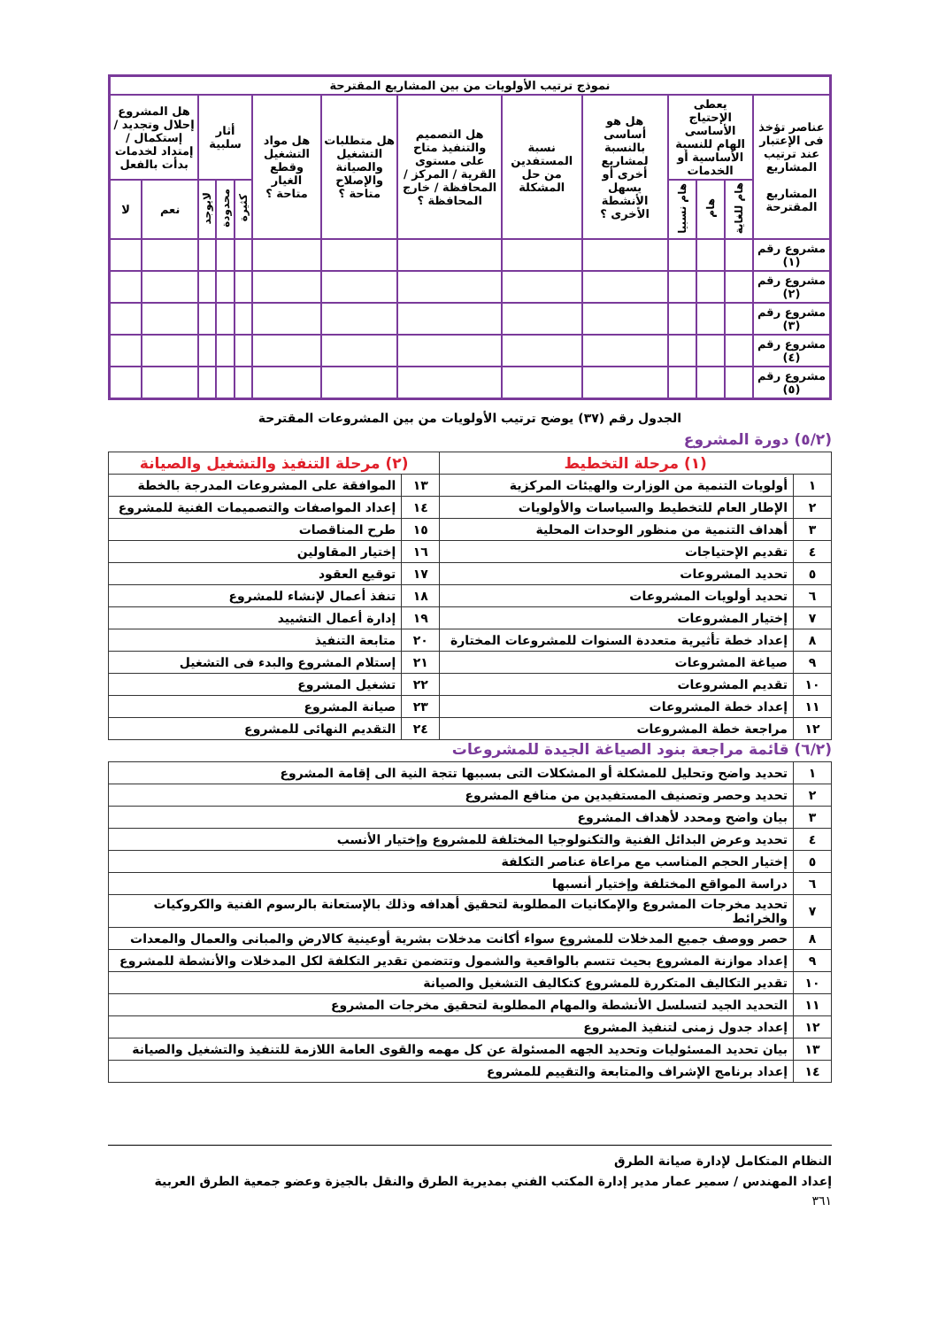| نموذج ترتيب الأولويات من بين المشاريع المقترحة | | | | | | | | | | | | | |
| --- | --- | --- | --- | --- | --- | --- | --- | --- | --- | --- | --- | --- | --- |
| عناصر تؤخذ فى الإعتبار عند ترتيب المشاريع المشاريع المقترحة | يعطى الإحتياج الأساسى الهام للنسبة الأساسية أو الخدمات | | | هل هو أساسى بالنسبة لمشاريع أخرى أو يسهل الأنشطة الأخرى ؟ | نسبة المستفدين من حل المشكلة | هل التصميم والتنفيذ متاح على مستوى القرية / المركز / المحافظة / خارج المحافظة ؟ | هل متطلبات التشغيل والصيانة والإصلاح متاحة ؟ | هل مواد التشغيل وقطع الغيار متاحة ؟ | أثار سلبية | | | هل المشروع إحلال وتجديد / إستكمال / إمتداد لخدمات بدأت بالفعل | |
| | هام للغاية | هام | هام نسبيا | | | | | | كثيرة | محدودة | لايوجد | نعم | لا |
| مشروع رقم (١) | | | | | | | | | | | | | |
| مشروع رقم (٢) | | | | | | | | | | | | | |
| مشروع رقم (٣) | | | | | | | | | | | | | |
| مشروع رقم (٤) | | | | | | | | | | | | | |
| مشروع رقم (٥) | | | | | | | | | | | | | |
الجدول رقم (٣٧) يوضح ترتيب الأولويات من بين المشروعات المقترحة
(٥/٢) دورة المشروع
| (١) مرحلة التخطيط | | (٢) مرحلة التنفيذ والتشغيل والصيانة | |
| --- | --- | --- | --- |
| ١ | أولويات التنمية من الوزارت والهيئات المركزية | ١٣ | الموافقة على المشروعات المدرجة بالخطة |
| ٢ | الإطار العام للتخطيط والسياسات والأولويات | ١٤ | إعداد المواصفات والتصميمات الفنية للمشروع |
| ٣ | أهداف التنمية من منظور الوحدات المحلية | ١٥ | طرح المناقصات |
| ٤ | تقديم الإحتياجات | ١٦ | إختيار المقاولين |
| ٥ | تحديد المشروعات | ١٧ | توقيع العقود |
| ٦ | تحديد أولويات المشروعات | ١٨ | تنفذ أعمال لإنشاء للمشروع |
| ٧ | إختيار المشروعات | ١٩ | إدارة أعمال التشييد |
| ٨ | إعداد خطة تأثيرية متعددة السنوات للمشروعات المختارة | ٢٠ | متابعة التنفيذ |
| ٩ | صياغة المشروعات | ٢١ | إستلام المشروع والبدء فى التشغيل |
| ١٠ | تقديم المشروعات | ٢٢ | تشغيل المشروع |
| ١١ | إعداد خطة المشروعات | ٢٣ | صيانة المشروع |
| ١٢ | مراجعة خطة المشروعات | ٢٤ | التقديم النهائى للمشروع |
(٦/٢) قائمة مراجعة بنود الصياغة الجيدة للمشروعات
| ١ | تحديد واضح وتحليل للمشكلة أو المشكلات التى بسببها تتجة النية الى إقامة المشروع |
| ٢ | تحديد وحصر وتصنيف المستفيدين من منافع المشروع |
| ٣ | بيان واضح ومحدد لأهداف المشروع |
| ٤ | تحديد وعرض البدائل الفنية والتكنولوجيا المختلفة للمشروع وإختيار الأنسب |
| ٥ | إختيار الحجم المناسب مع مراعاة عناصر التكلفة |
| ٦ | دراسة المواقع المختلفة وإختيار أنسبها |
| ٧ | تحديد مخرجات المشروع والإمكانيات المطلوبة لتحقيق أهدافه وذلك بالإستعانة بالرسوم الفنية والكروكيات والخرائط |
| ٨ | حصر ووصف جميع المدخلات للمشروع سواء أكانت مدخلات بشرية أوعينية كالارض والمبانى والعمال والمعدات |
| ٩ | إعداد موازنة المشروع بحيث تتسم بالواقعية والشمول وتتضمن تقدير التكلفة لكل المدخلات والأنشطة للمشروع |
| ١٠ | تقدير التكاليف المتكررة للمشروع كتكاليف التشغيل والصيانة |
| ١١ | التحديد الجيد لتسلسل الأنشطة والمهام المطلوبة لتحقيق مخرجات المشروع |
| ١٢ | إعداد جدول زمنى لتنفيذ المشروع |
| ١٣ | بيان تحديد المسئوليات وتحديد الجهه المسئولة عن كل مهمه والقوى العامة اللازمة للتنفيذ والتشغيل والصيانة |
| ١٤ | إعداد برنامج الإشراف والمتابعة والتقييم للمشروع |
النظام المتكامل لإدارة صيانة الطرق
إعداد المهندس / سمير عمار مدير إدارة المكتب الفني بمديرية الطرق والنقل بالجيزة وعضو جمعية الطرق العربية
٣٦١